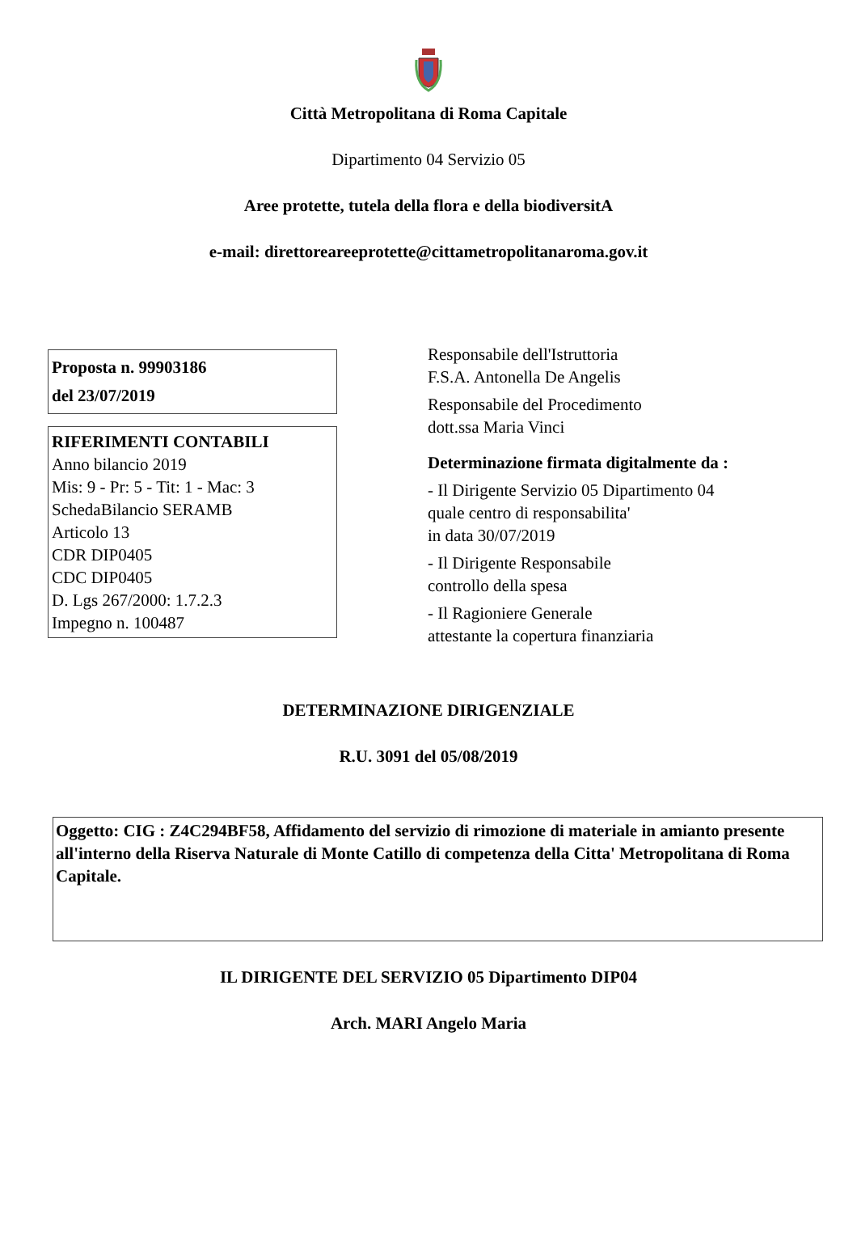Città Metropolitana di Roma Capitale
Dipartimento 04 Servizio 05
Aree protette, tutela della flora e della biodiversitA
e-mail: direttoreareeprotette@cittametropolitanaroma.gov.it
Proposta n. 99903186
del 23/07/2019
RIFERIMENTI CONTABILI
Anno bilancio 2019
Mis: 9 - Pr: 5 - Tit: 1 - Mac: 3
SchedaBilancio SERAMB
Articolo 13
CDR DIP0405
CDC DIP0405
D. Lgs 267/2000: 1.7.2.3
Impegno n. 100487
Responsabile dell'Istruttoria
F.S.A. Antonella De Angelis
Responsabile del Procedimento
dott.ssa Maria Vinci
Determinazione firmata digitalmente da :
- Il Dirigente Servizio 05 Dipartimento 04
quale centro di responsabilita'
in data 30/07/2019
- Il Dirigente Responsabile
controllo della spesa
- Il Ragioniere Generale
attestante la copertura finanziaria
DETERMINAZIONE DIRIGENZIALE
R.U. 3091 del 05/08/2019
Oggetto: CIG : Z4C294BF58, Affidamento del servizio di rimozione di materiale in amianto presente all'interno della Riserva Naturale di Monte Catillo di competenza della Citta' Metropolitana di Roma Capitale.
IL DIRIGENTE DEL SERVIZIO 05 Dipartimento DIP04
Arch. MARI Angelo Maria